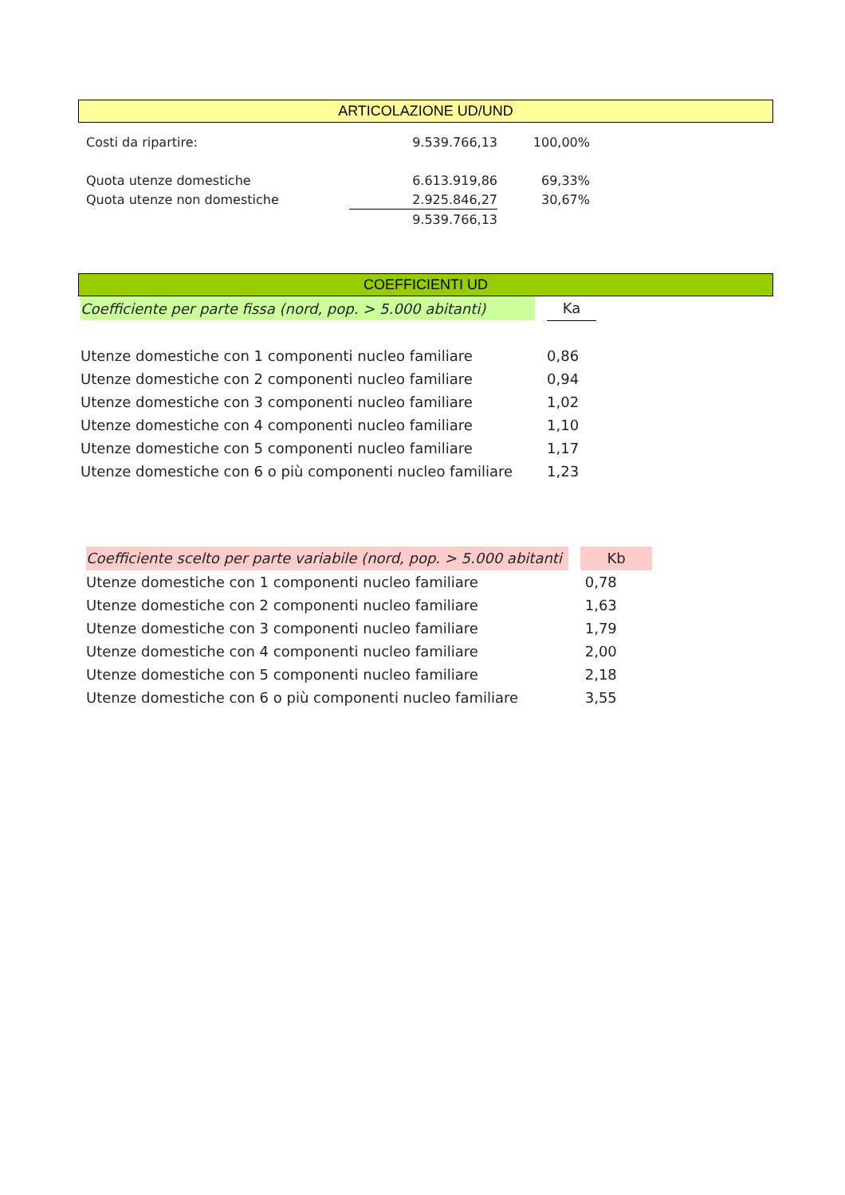ARTICOLAZIONE UD/UND
| Costi da ripartire: | 9.539.766,13 | 100,00% |
| Quota utenze domestiche | 6.613.919,86 | 69,33% |
| Quota utenze non domestiche | 2.925.846,27 | 30,67% |
| | 9.539.766,13 | |
COEFFICIENTI UD
| Coefficiente per parte fissa (nord, pop. > 5.000 abitanti) | | Ka |
| Utenze domestiche con 1 componenti nucleo familiare | | 0,86 |
| Utenze domestiche con 2 componenti nucleo familiare | | 0,94 |
| Utenze domestiche con 3 componenti nucleo familiare | | 1,02 |
| Utenze domestiche con 4 componenti nucleo familiare | | 1,10 |
| Utenze domestiche con 5 componenti nucleo familiare | | 1,17 |
| Utenze domestiche con 6 o più componenti nucleo familiare | | 1,23 |
| Coefficiente scelto per parte variabile (nord, pop. > 5.000 abitanti | | Kb |
| Utenze domestiche con 1 componenti nucleo familiare | | 0,78 |
| Utenze domestiche con 2 componenti nucleo familiare | | 1,63 |
| Utenze domestiche con 3 componenti nucleo familiare | | 1,79 |
| Utenze domestiche con 4 componenti nucleo familiare | | 2,00 |
| Utenze domestiche con 5 componenti nucleo familiare | | 2,18 |
| Utenze domestiche con 6 o più componenti nucleo familiare | | 3,55 |